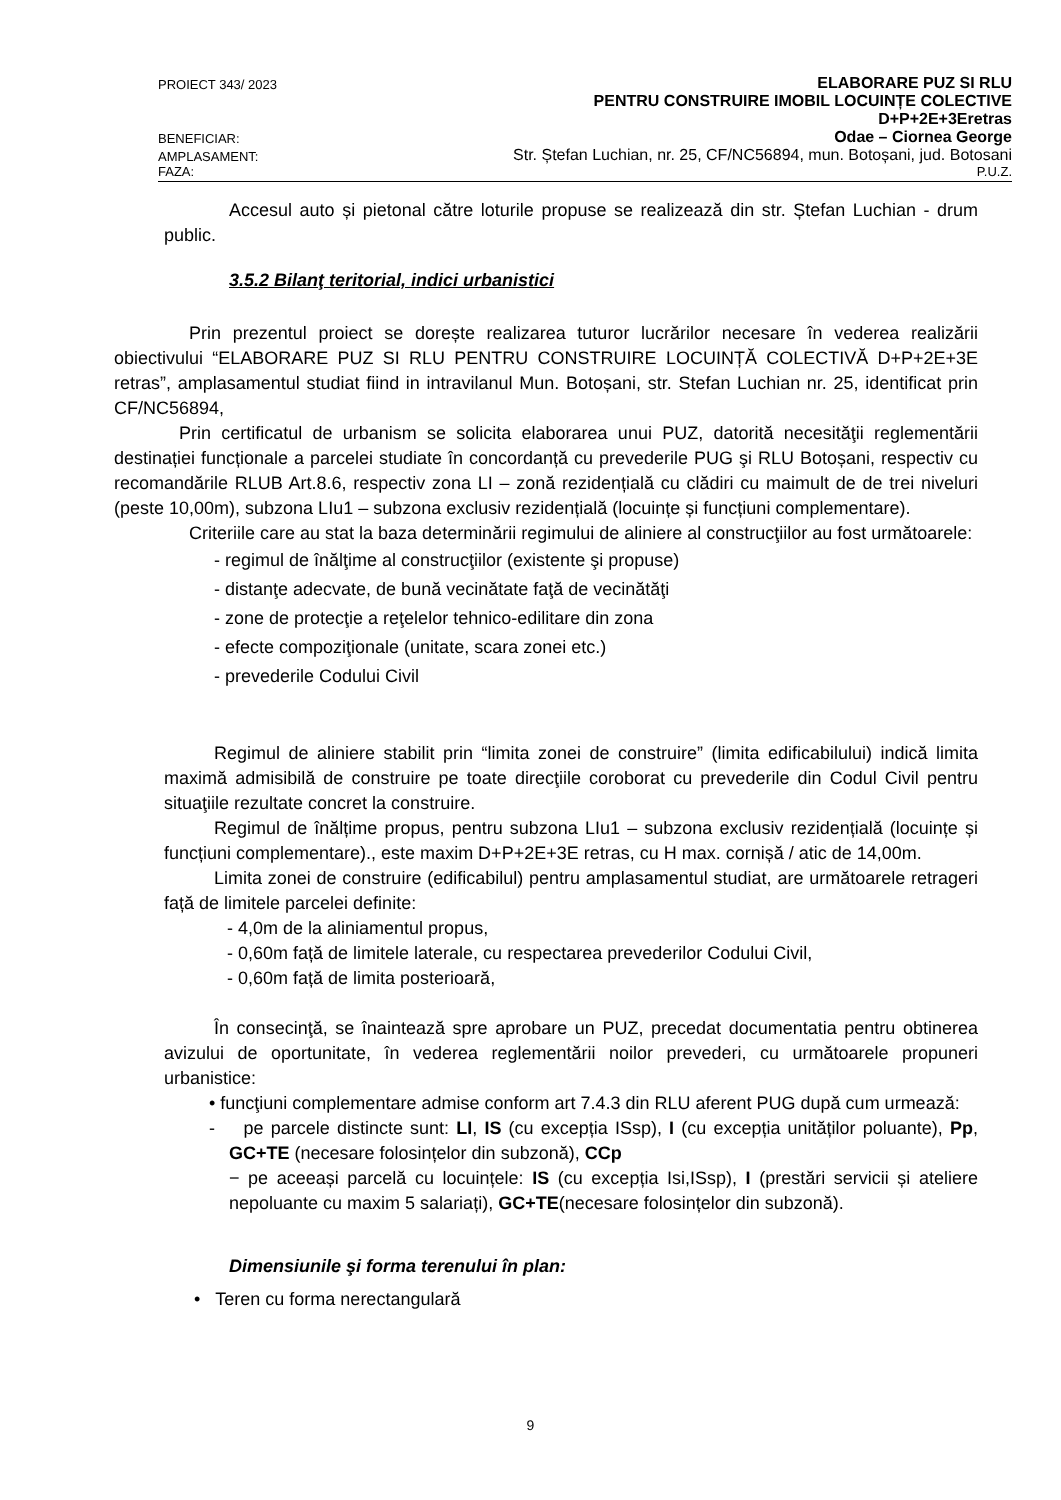PROIECT 343/ 2023 ELABORARE PUZ SI RLU
PENTRU CONSTRUIRE IMOBIL LOCUINȚE COLECTIVE
D+P+2E+3Eretras
BENEFICIAR: Odae – Ciornea George
AMPLASAMENT: Str. Ștefan Luchian, nr. 25, CF/NC56894, mun. Botoșani, jud. Botosani
FAZA: P.U.Z.
Accesul auto și pietonal către loturile propuse se realizează din str. Ștefan Luchian - drum public.
3.5.2 Bilanţ teritorial, indici urbanistici
Prin prezentul proiect se dorește realizarea tuturor lucrărilor necesare în vederea realizării obiectivului “ELABORARE PUZ SI RLU PENTRU CONSTRUIRE LOCUINȚĂ COLECTIVĂ D+P+2E+3E retras”, amplasamentul studiat fiind in intravilanul Mun. Botoșani, str. Stefan Luchian nr. 25, identificat prin CF/NC56894,
Prin certificatul de urbanism se solicita elaborarea unui PUZ, datorită necesităţii reglementării destinației funcționale a parcelei studiate în concordanță cu prevederile PUG şi RLU Botoșani, respectiv cu recomandările RLUB Art.8.6, respectiv zona LI – zonă rezidențială cu clădiri cu maimult de de trei niveluri (peste 10,00m), subzona LIu1 – subzona exclusiv rezidențială (locuințe și funcțiuni complementare).
Criteriile care au stat la baza determinării regimului de aliniere al construcţiilor au fost următoarele:
- regimul de înălţime al construcţiilor (existente şi propuse)
- distanţe adecvate, de bună vecinătate faţă de vecinătăţi
- zone de protecţie a reţelelor tehnico-edilitare din zona
- efecte compoziţionale (unitate, scara zonei etc.)
- prevederile Codului Civil
Regimul de aliniere stabilit prin “limita zonei de construire” (limita edificabilului) indică limita maximă admisibilă de construire pe toate direcţiile coroborat cu prevederile din Codul Civil pentru situaţiile rezultate concret la construire.
Regimul de înălțime propus, pentru subzona LIu1 – subzona exclusiv rezidențială (locuințe și funcțiuni complementare)., este maxim D+P+2E+3E retras, cu H max. cornișă / atic de 14,00m.
Limita zonei de construire (edificabilul) pentru amplasamentul studiat, are următoarele retrageri față de limitele parcelei definite:
- 4,0m de la aliniamentul propus,
- 0,60m față de limitele laterale, cu respectarea prevederilor Codului Civil,
- 0,60m față de limita posterioară,
În consecinţă, se înaintează spre aprobare un PUZ, precedat documentatia pentru obtinerea avizului de oportunitate, în vederea reglementării noilor prevederi, cu următoarele propuneri urbanistice:
• funcţiuni complementare admise conform art 7.4.3 din RLU aferent PUG după cum urmează:
- pe parcele distincte sunt: LI, IS (cu excepția ISsp), I (cu excepția unităților poluante), Pp, GC+TE (necesare folosințelor din subzonă), CCp
− pe aceeași parcelă cu locuințele: IS (cu excepția Isi,ISsp), I (prestări servicii și ateliere nepoluante cu maxim 5 salariați), GC+TE(necesare folosințelor din subzonă).
Dimensiunile şi forma terenului în plan:
• Teren cu forma nerectangulară
9